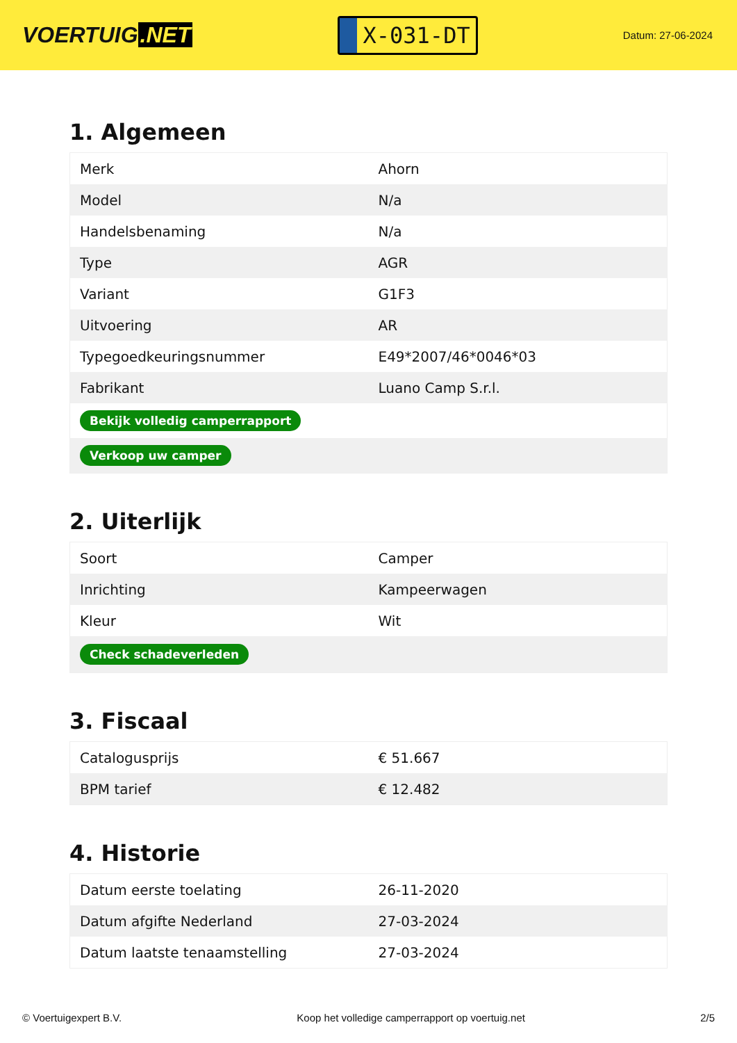VOERTUIG.NET
X-031-DT
Datum: 27-06-2024
1. Algemeen
| Merk | Ahorn |
| Model | N/a |
| Handelsbenaming | N/a |
| Type | AGR |
| Variant | G1F3 |
| Uitvoering | AR |
| Typegoedkeuringsnummer | E49*2007/46*0046*03 |
| Fabrikant | Luano Camp S.r.l. |
| Bekijk volledig camperrapport | |
| Verkoop uw camper | |
2. Uiterlijk
| Soort | Camper |
| Inrichting | Kampeerwagen |
| Kleur | Wit |
| Check schadeverleden | |
3. Fiscaal
| Catalogusprijs | € 51.667 |
| BPM tarief | € 12.482 |
4. Historie
| Datum eerste toelating | 26-11-2020 |
| Datum afgifte Nederland | 27-03-2024 |
| Datum laatste tenaamstelling | 27-03-2024 |
© Voertuigexpert B.V. Koop het volledige camperrapport op voertuig.net 2/5